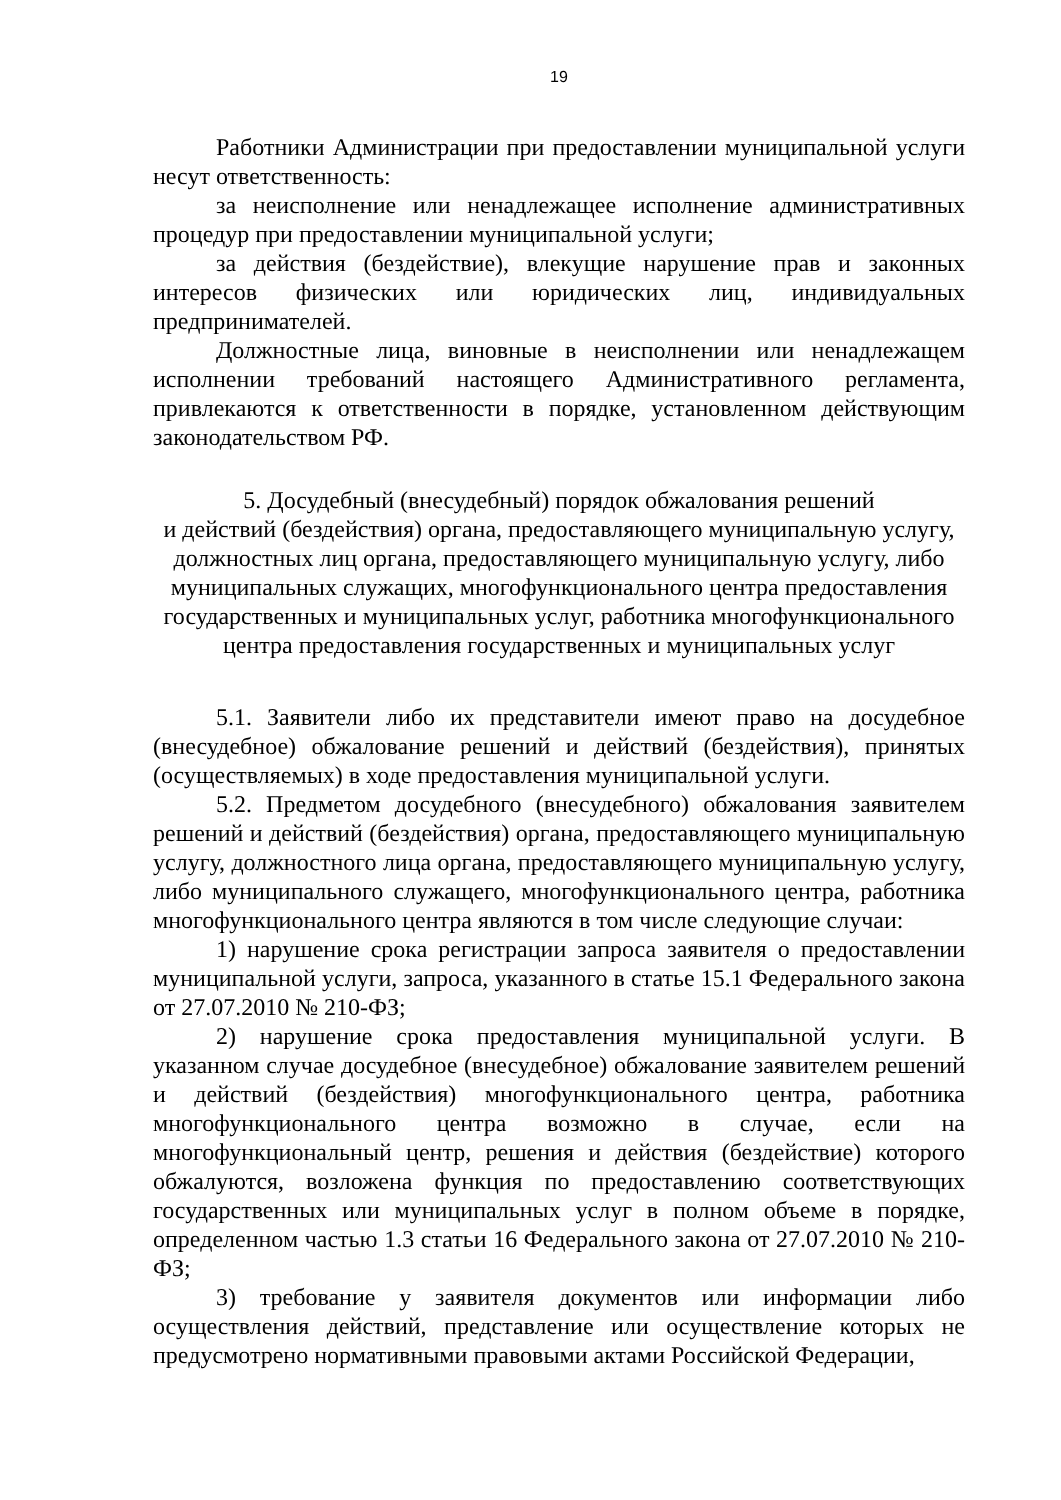19
Работники Администрации при предоставлении муниципальной услуги несут ответственность:
за неисполнение или ненадлежащее исполнение административных процедур при предоставлении муниципальной услуги;
за действия (бездействие), влекущие нарушение прав и законных интересов физических или юридических лиц, индивидуальных предпринимателей.
Должностные лица, виновные в неисполнении или ненадлежащем исполнении требований настоящего Административного регламента, привлекаются к ответственности в порядке, установленном действующим законодательством РФ.
5. Досудебный (внесудебный) порядок обжалования решений
и действий (бездействия) органа, предоставляющего муниципальную услугу, должностных лиц органа, предоставляющего муниципальную услугу, либо муниципальных служащих, многофункционального центра предоставления государственных и муниципальных услуг, работника многофункционального центра предоставления государственных и муниципальных услуг
5.1. Заявители либо их представители имеют право на досудебное (внесудебное) обжалование решений и действий (бездействия), принятых (осуществляемых) в ходе предоставления муниципальной услуги.
5.2. Предметом досудебного (внесудебного) обжалования заявителем решений и действий (бездействия) органа, предоставляющего муниципальную услугу, должностного лица органа, предоставляющего муниципальную услугу, либо муниципального служащего, многофункционального центра, работника многофункционального центра являются в том числе следующие случаи:
1) нарушение срока регистрации запроса заявителя о предоставлении муниципальной услуги, запроса, указанного в статье 15.1 Федерального закона от 27.07.2010 № 210-ФЗ;
2) нарушение срока предоставления муниципальной услуги. В указанном случае досудебное (внесудебное) обжалование заявителем решений и действий (бездействия) многофункционального центра, работника многофункционального центра возможно в случае, если на многофункциональный центр, решения и действия (бездействие) которого обжалуются, возложена функция по предоставлению соответствующих государственных или муниципальных услуг в полном объеме в порядке, определенном частью 1.3 статьи 16 Федерального закона от 27.07.2010 № 210-ФЗ;
3) требование у заявителя документов или информации либо осуществления действий, представление или осуществление которых не предусмотрено нормативными правовыми актами Российской Федерации,